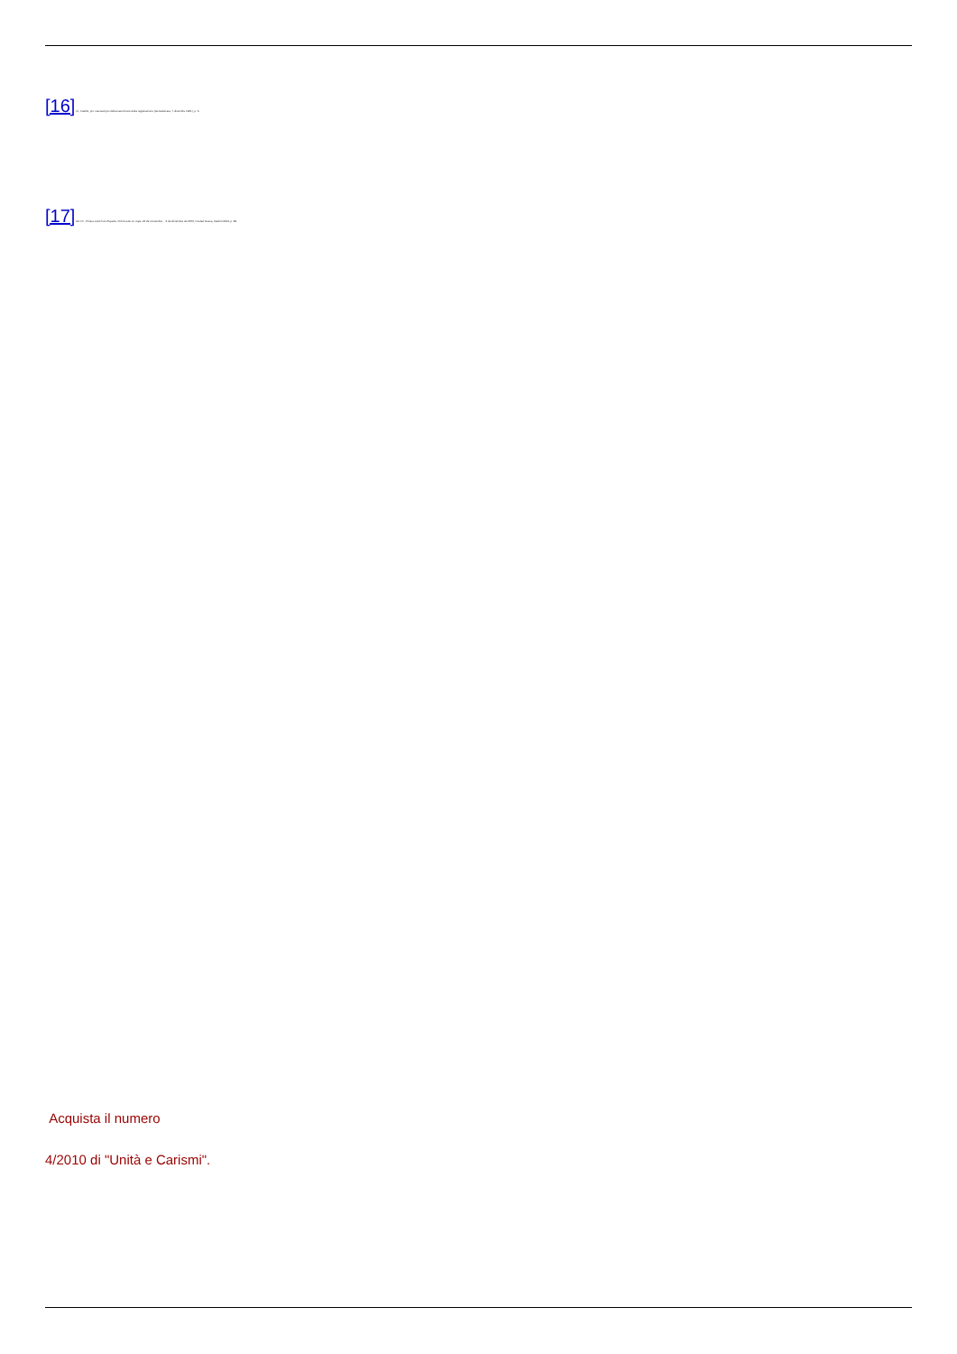[16] Id., Inedito, pro manuscripto della trascrizione della registrazione (Grottaferrata, 7 dicembre 1961), p. 3.
[17] AA.VV., Chiara Lubich en España. Crónica de un viaje. 26 de noviembre – 9 de diciembre de 2002, Ciudad Nueva, Madrid 2003, p. 89.
Acquista il numero
4/2010 di "Unità e Carismi".